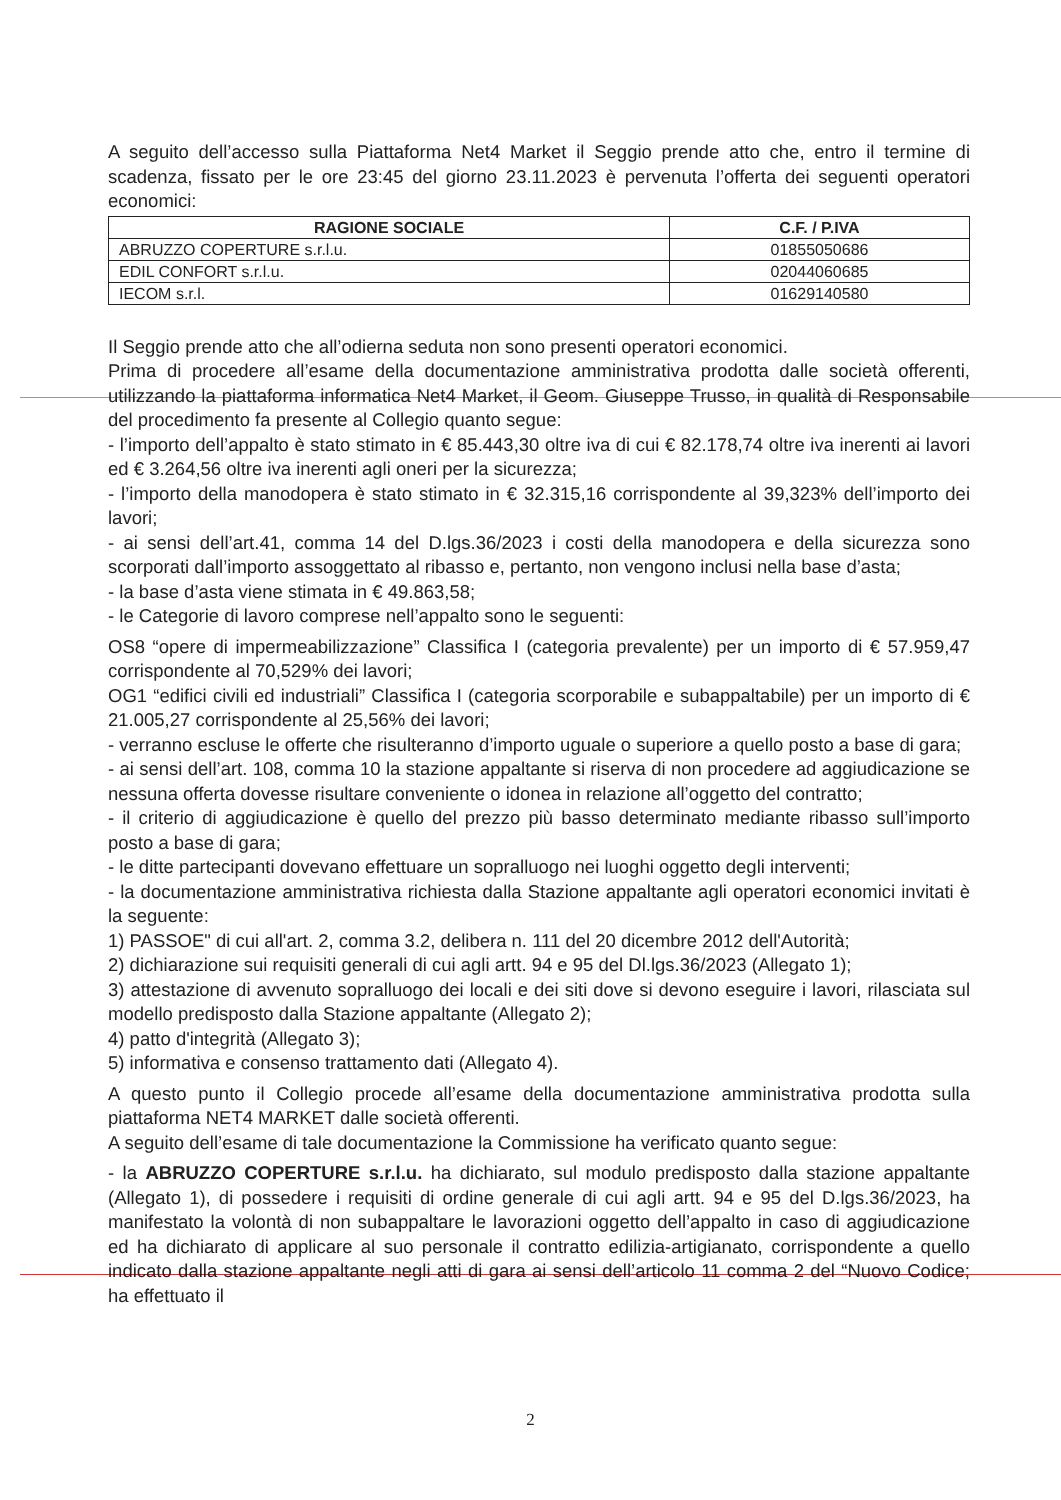A seguito dell’accesso sulla Piattaforma Net4 Market il Seggio prende atto che, entro il termine di scadenza, fissato per le ore 23:45 del giorno 23.11.2023 è pervenuta l’offerta dei seguenti operatori economici:
| RAGIONE SOCIALE | C.F. / P.IVA |
| --- | --- |
| ABRUZZO COPERTURE s.r.l.u. | 01855050686 |
| EDIL CONFORT s.r.l.u. | 02044060685 |
| IECOM s.r.l. | 01629140580 |
Il Seggio prende atto che all’odierna seduta non sono presenti operatori economici.
Prima di procedere all’esame della documentazione amministrativa prodotta dalle società offerenti, utilizzando la piattaforma informatica Net4 Market, il Geom. Giuseppe Trusso, in qualità di Responsabile del procedimento fa presente al Collegio quanto segue:
- l’importo dell’appalto è stato stimato in € 85.443,30 oltre iva di cui € 82.178,74 oltre iva inerenti ai lavori ed € 3.264,56 oltre iva inerenti agli oneri per la sicurezza;
- l’importo della manodopera è stato stimato in € 32.315,16 corrispondente al 39,323% dell’importo dei lavori;
- ai sensi dell’art.41, comma 14 del D.lgs.36/2023 i costi della manodopera e della sicurezza sono scorporati dall’importo assoggettato al ribasso e, pertanto, non vengono inclusi nella base d’asta;
- la base d’asta viene stimata in € 49.863,58;
- le Categorie di lavoro comprese nell’appalto sono le seguenti:
OS8 “opere di impermeabilizzazione” Classifica I (categoria prevalente) per un importo di € 57.959,47 corrispondente al 70,529% dei lavori;
OG1 “edifici civili ed industriali” Classifica I (categoria scorporabile e subappaltabile) per un importo di € 21.005,27 corrispondente al 25,56% dei lavori;
- verranno escluse le offerte che risulteranno d’importo uguale o superiore a quello posto a base di gara;
- ai sensi dell’art. 108, comma 10 la stazione appaltante si riserva di non procedere ad aggiudicazione se nessuna offerta dovesse risultare conveniente o idonea in relazione all’oggetto del contratto;
- il criterio di aggiudicazione è quello del prezzo più basso determinato mediante ribasso sull’importo posto a base di gara;
- le ditte partecipanti dovevano effettuare un sopralluogo nei luoghi oggetto degli interventi;
- la documentazione amministrativa richiesta dalla Stazione appaltante agli operatori economici invitati è la seguente:
1) PASSOE" di cui all'art. 2, comma 3.2, delibera n. 111 del 20 dicembre 2012 dell'Autorità;
2) dichiarazione sui requisiti generali di cui agli artt. 94 e 95 del Dl.lgs.36/2023 (Allegato 1);
3) attestazione di avvenuto sopralluogo dei locali e dei siti dove si devono eseguire i lavori, rilasciata sul modello predisposto dalla Stazione appaltante (Allegato 2);
4) patto d'integrità (Allegato 3);
5) informativa e consenso trattamento dati (Allegato 4).
A questo punto il Collegio procede all’esame della documentazione amministrativa prodotta sulla piattaforma NET4 MARKET dalle società offerenti.
A seguito dell’esame di tale documentazione la Commissione ha verificato quanto segue:
- la ABRUZZO COPERTURE s.r.l.u. ha dichiarato, sul modulo predisposto dalla stazione appaltante (Allegato 1), di possedere i requisiti di ordine generale di cui agli artt. 94 e 95 del D.lgs.36/2023, ha manifestato la volontà di non subappaltare le lavorazioni oggetto dell’appalto in caso di aggiudicazione ed ha dichiarato di applicare al suo personale il contratto edilizia-artigianato, corrispondente a quello indicato dalla stazione appaltante negli atti di gara ai sensi dell’articolo 11 comma 2 del “Nuovo Codice; ha effettuato il
2